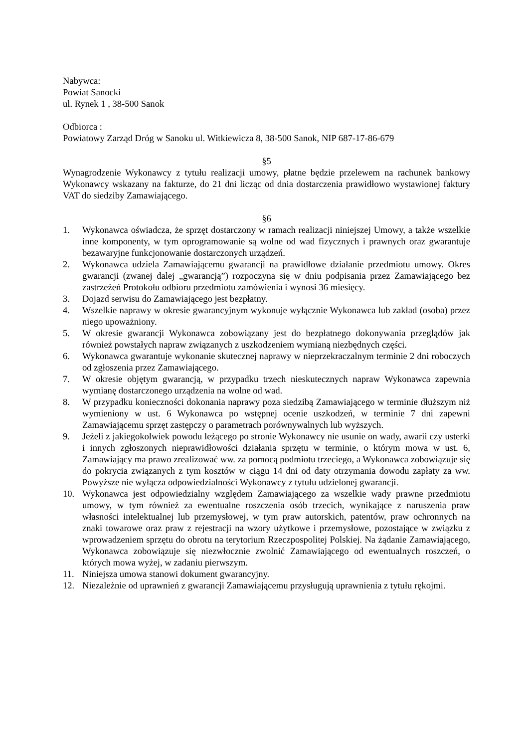Nabywca:
Powiat Sanocki
ul. Rynek 1 , 38-500 Sanok
Odbiorca :
Powiatowy Zarząd Dróg w Sanoku ul. Witkiewicza 8, 38-500 Sanok, NIP 687-17-86-679
§5
Wynagrodzenie Wykonawcy z tytułu realizacji umowy, płatne będzie przelewem na rachunek bankowy Wykonawcy wskazany na fakturze, do 21 dni licząc od dnia dostarczenia prawidłowo wystawionej faktury VAT do siedziby Zamawiającego.
§6
1. Wykonawca oświadcza, że sprzęt dostarczony w ramach realizacji niniejszej Umowy, a także wszelkie inne komponenty, w tym oprogramowanie są wolne od wad fizycznych i prawnych oraz gwarantuje bezawaryjne funkcjonowanie dostarczonych urządzeń.
2. Wykonawca udziela Zamawiającemu gwarancji na prawidłowe działanie przedmiotu umowy. Okres gwarancji (zwanej dalej „gwarancją”) rozpoczyna się w dniu podpisania przez Zamawiającego bez zastrzeżeń Protokołu odbioru przedmiotu zamówienia i wynosi 36 miesięcy.
3. Dojazd serwisu do Zamawiającego jest bezpłatny.
4. Wszelkie naprawy w okresie gwarancyjnym wykonuje wyłącznie Wykonawca lub zakład (osoba) przez niego upoważniony.
5. W okresie gwarancji Wykonawca zobowiązany jest do bezpłatnego dokonywania przeglądów jak również powstałych napraw związanych z uszkodzeniem wymianą niezbędnych części.
6. Wykonawca gwarantuje wykonanie skutecznej naprawy w nieprzekraczalnym terminie 2 dni roboczych od zgłoszenia przez Zamawiającego.
7. W okresie objętym gwarancją, w przypadku trzech nieskutecznych napraw Wykonawca zapewnia wymianę dostarczonego urządzenia na wolne od wad.
8. W przypadku konieczności dokonania naprawy poza siedzibą Zamawiającego w terminie dłuższym niż wymieniony w ust. 6 Wykonawca po wstępnej ocenie uszkodzeń, w terminie 7 dni zapewni Zamawiającemu sprzęt zastępczy o parametrach porównywalnych lub wyższych.
9. Jeżeli z jakiegokolwiek powodu leżącego po stronie Wykonawcy nie usunie on wady, awarii czy usterki i innych zgłoszonych nieprawidłowości działania sprzętu w terminie, o którym mowa w ust. 6, Zamawiający ma prawo zrealizować ww. za pomocą podmiotu trzeciego, a Wykonawca zobowiązuje się do pokrycia związanych z tym kosztów w ciągu 14 dni od daty otrzymania dowodu zapłaty za ww. Powyższe nie wyłącza odpowiedzialności Wykonawcy z tytułu udzielonej gwarancji.
10. Wykonawca jest odpowiedzialny względem Zamawiającego za wszelkie wady prawne przedmiotu umowy, w tym również za ewentualne roszczenia osób trzecich, wynikające z naruszenia praw własności intelektualnej lub przemysłowej, w tym praw autorskich, patentów, praw ochronnych na znaki towarowe oraz praw z rejestracji na wzory użytkowe i przemysłowe, pozostające w związku z wprowadzeniem sprzętu do obrotu na terytorium Rzeczpospolitej Polskiej. Na żądanie Zamawiającego, Wykonawca zobowiązuje się niezwłocznie zwolnić Zamawiającego od ewentualnych roszczeń, o których mowa wyżej, w zadaniu pierwszym.
11. Niniejsza umowa stanowi dokument gwarancyjny.
12. Niezależnie od uprawnień z gwarancji Zamawiającemu przysługują uprawnienia z tytułu rękojmi.